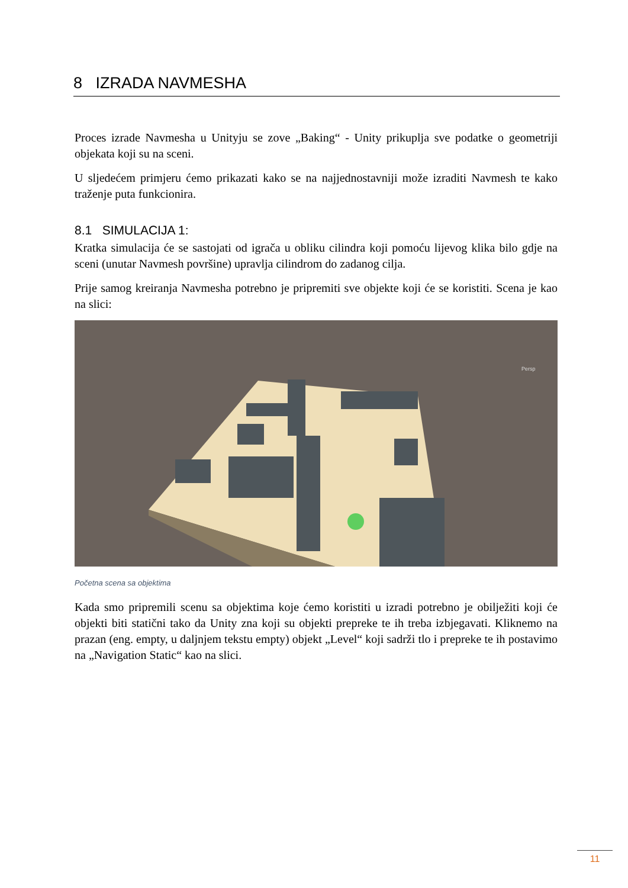8 IZRADA NAVMESHA
Proces izrade Navmesha u Unityju se zove „Baking“ - Unity prikuplja sve podatke o geometriji objekata koji su na sceni.
U sljedećem primjeru ćemo prikazati kako se na najjednostavniji može izraditi Navmesh te kako traženje puta funkcionira.
8.1 SIMULACIJA 1:
Kratka simulacija će se sastojati od igrača u obliku cilindra koji pomoću lijevog klika bilo gdje na sceni (unutar Navmesh površine) upravlja cilindrom do zadanog cilja.
Prije samog kreiranja Navmesha potrebno je pripremiti sve objekte koji će se koristiti. Scena je kao na slici:
Persp
Početna scena sa objektima
Kada smo pripremili scenu sa objektima koje ćemo koristiti u izradi potrebno je obilježiti koji će objekti biti statični tako da Unity zna koji su objekti prepreke te ih treba izbjegavati. Kliknemo na prazan (eng. empty, u daljnjem tekstu empty) objekt „Level“ koji sadrži tlo i prepreke te ih postavimo na „Navigation Static“ kao na slici.
11